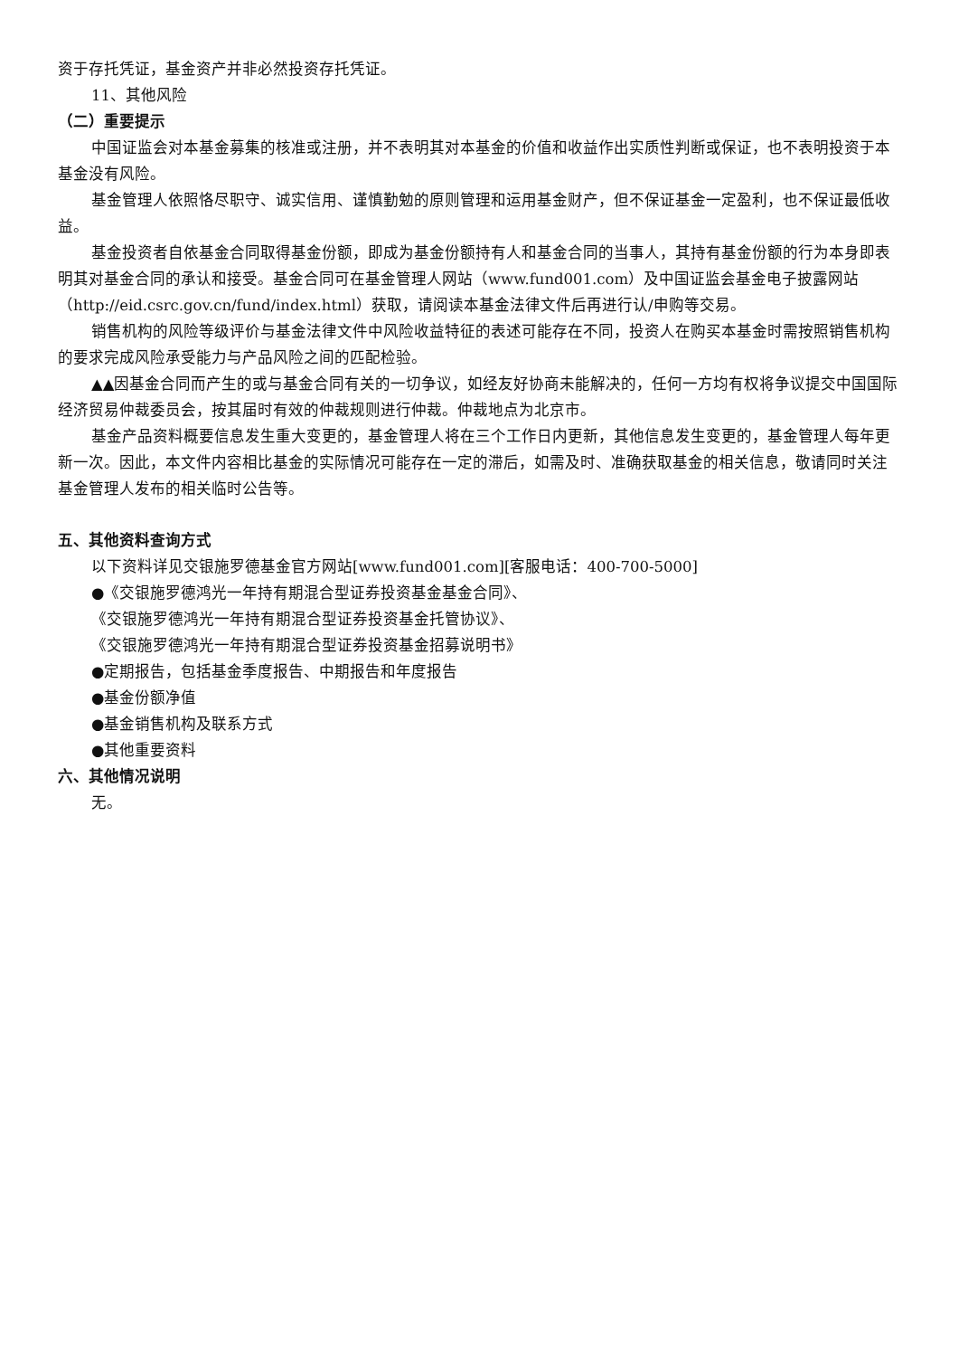资于存托凭证，基金资产并非必然投资存托凭证。
11、其他风险
（二）重要提示
中国证监会对本基金募集的核准或注册，并不表明其对本基金的价值和收益作出实质性判断或保证，也不表明投资于本基金没有风险。
基金管理人依照恪尽职守、诚实信用、谨慎勤勉的原则管理和运用基金财产，但不保证基金一定盈利，也不保证最低收益。
基金投资者自依基金合同取得基金份额，即成为基金份额持有人和基金合同的当事人，其持有基金份额的行为本身即表明其对基金合同的承认和接受。基金合同可在基金管理人网站（www.fund001.com）及中国证监会基金电子披露网站（http://eid.csrc.gov.cn/fund/index.html）获取，请阅读本基金法律文件后再进行认/申购等交易。
销售机构的风险等级评价与基金法律文件中风险收益特征的表述可能存在不同，投资人在购买本基金时需按照销售机构的要求完成风险承受能力与产品风险之间的匹配检验。
▲▲因基金合同而产生的或与基金合同有关的一切争议，如经友好协商未能解决的，任何一方均有权将争议提交中国国际经济贸易仲裁委员会，按其届时有效的仲裁规则进行仲裁。仲裁地点为北京市。
基金产品资料概要信息发生重大变更的，基金管理人将在三个工作日内更新，其他信息发生变更的，基金管理人每年更新一次。因此，本文件内容相比基金的实际情况可能存在一定的滞后，如需及时、准确获取基金的相关信息，敬请同时关注基金管理人发布的相关临时公告等。
五、其他资料查询方式
以下资料详见交银施罗德基金官方网站[www.fund001.com][客服电话：400-700-5000]
●《交银施罗德鸿光一年持有期混合型证券投资基金基金合同》、
《交银施罗德鸿光一年持有期混合型证券投资基金托管协议》、
《交银施罗德鸿光一年持有期混合型证券投资基金招募说明书》
●定期报告，包括基金季度报告、中期报告和年度报告
●基金份额净值
●基金销售机构及联系方式
●其他重要资料
六、其他情况说明
无。